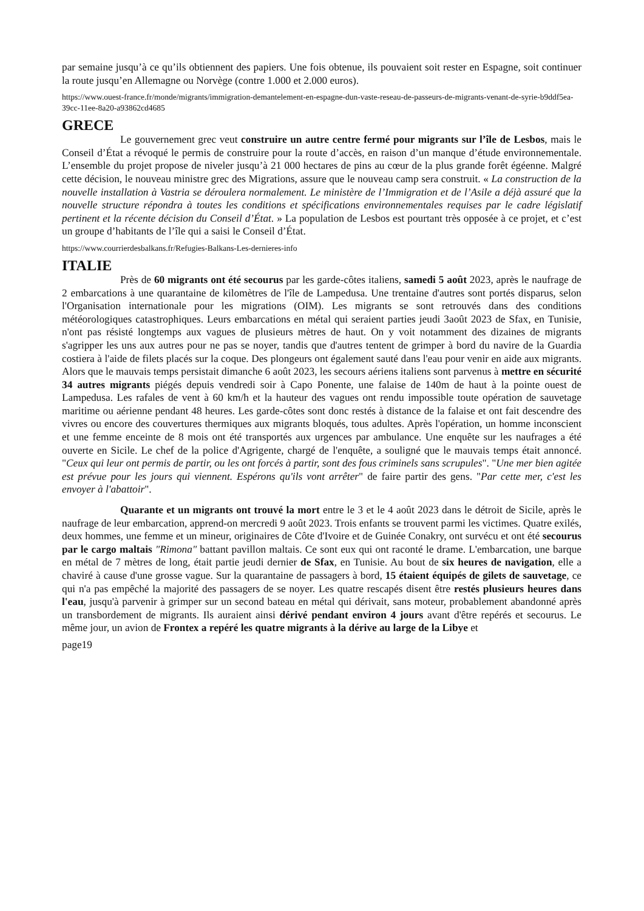par semaine jusqu’à ce qu’ils obtiennent des papiers. Une fois obtenue, ils pouvaient soit rester en Espagne, soit continuer la route jusqu’en Allemagne ou Norvège (contre 1.000 et 2.000 euros).
https://www.ouest-france.fr/monde/migrants/immigration-demantelement-en-espagne-dun-vaste-reseau-de-passeurs-de-migrants-venant-de-syrie-b9ddf5ea-39cc-11ee-8a20-a93862cd4685
GRECE
Le gouvernement grec veut construire un autre centre fermé pour migrants sur l’île de Lesbos, mais le Conseil d’État a révoqué le permis de construire pour la route d’accès, en raison d’un manque d’étude environnementale. L’ensemble du projet propose de niveler jusqu’à 21 000 hectares de pins au cœur de la plus grande forêt égéenne. Malgré cette décision, le nouveau ministre grec des Migrations, assure que le nouveau camp sera construit. « La construction de la nouvelle installation à Vastria se déroulera normalement. Le ministère de l’Immigration et de l’Asile a déjà assuré que la nouvelle structure répondra à toutes les conditions et spécifications environnementales requises par le cadre législatif pertinent et la récente décision du Conseil d’État. » La population de Lesbos est pourtant très opposée à ce projet, et c’est un groupe d’habitants de l’île qui a saisi le Conseil d’État.
https://www.courrierdesbalkans.fr/Refugies-Balkans-Les-dernieres-info
ITALIE
Près de 60 migrants ont été secourus par les garde-côtes italiens, samedi 5 août 2023, après le naufrage de 2 embarcations à une quarantaine de kilomètres de l'île de Lampedusa. Une trentaine d'autres sont portés disparus, selon l'Organisation internationale pour les migrations (OIM). Les migrants se sont retrouvés dans des conditions météorologiques catastrophiques. Leurs embarcations en métal qui seraient parties jeudi 3août 2023 de Sfax, en Tunisie, n'ont pas résisté longtemps aux vagues de plusieurs mètres de haut. On y voit notamment des dizaines de migrants s'agripper les uns aux autres pour ne pas se noyer, tandis que d'autres tentent de grimper à bord du navire de la Guardia costiera à l'aide de filets placés sur la coque. Des plongeurs ont également sauté dans l'eau pour venir en aide aux migrants. Alors que le mauvais temps persistait dimanche 6 août 2023, les secours aériens italiens sont parvenus à mettre en sécurité 34 autres migrants piégés depuis vendredi soir à Capo Ponente, une falaise de 140m de haut à la pointe ouest de Lampedusa. Les rafales de vent à 60 km/h et la hauteur des vagues ont rendu impossible toute opération de sauvetage maritime ou aérienne pendant 48 heures. Les garde-côtes sont donc restés à distance de la falaise et ont fait descendre des vivres ou encore des couvertures thermiques aux migrants bloqués, tous adultes. Après l'opération, un homme inconscient et une femme enceinte de 8 mois ont été transportés aux urgences par ambulance. Une enquête sur les naufrages a été ouverte en Sicile. Le chef de la police d'Agrigente, chargé de l'enquête, a souligné que le mauvais temps était annoncé. "Ceux qui leur ont permis de partir, ou les ont forcés à partir, sont des fous criminels sans scrupules". "Une mer bien agitée est prévue pour les jours qui viennent. Espérons qu'ils vont arrêter" de faire partir des gens. "Par cette mer, c'est les envoyer à l'abattoir".
Quarante et un migrants ont trouvé la mort entre le 3 et le 4 août 2023 dans le détroit de Sicile, après le naufrage de leur embarcation, apprend-on mercredi 9 août 2023. Trois enfants se trouvent parmi les victimes. Quatre exilés, deux hommes, une femme et un mineur, originaires de Côte d'Ivoire et de Guinée Conakry, ont survécu et ont été secourus par le cargo maltais "Rimona" battant pavillon maltais. Ce sont eux qui ont raconté le drame. L'embarcation, une barque en métal de 7 mètres de long, était partie jeudi dernier de Sfax, en Tunisie. Au bout de six heures de navigation, elle a chaviré à cause d'une grosse vague. Sur la quarantaine de passagers à bord, 15 étaient équipés de gilets de sauvetage, ce qui n'a pas empêché la majorité des passagers de se noyer. Les quatre rescapés disent être restés plusieurs heures dans l'eau, jusqu'à parvenir à grimper sur un second bateau en métal qui dérivait, sans moteur, probablement abandonné après un transbordement de migrants. Ils auraient ainsi dérivé pendant environ 4 jours avant d'être repérés et secourus. Le même jour, un avion de Frontex a repéré les quatre migrants à la dérive au large de la Libye et
page19